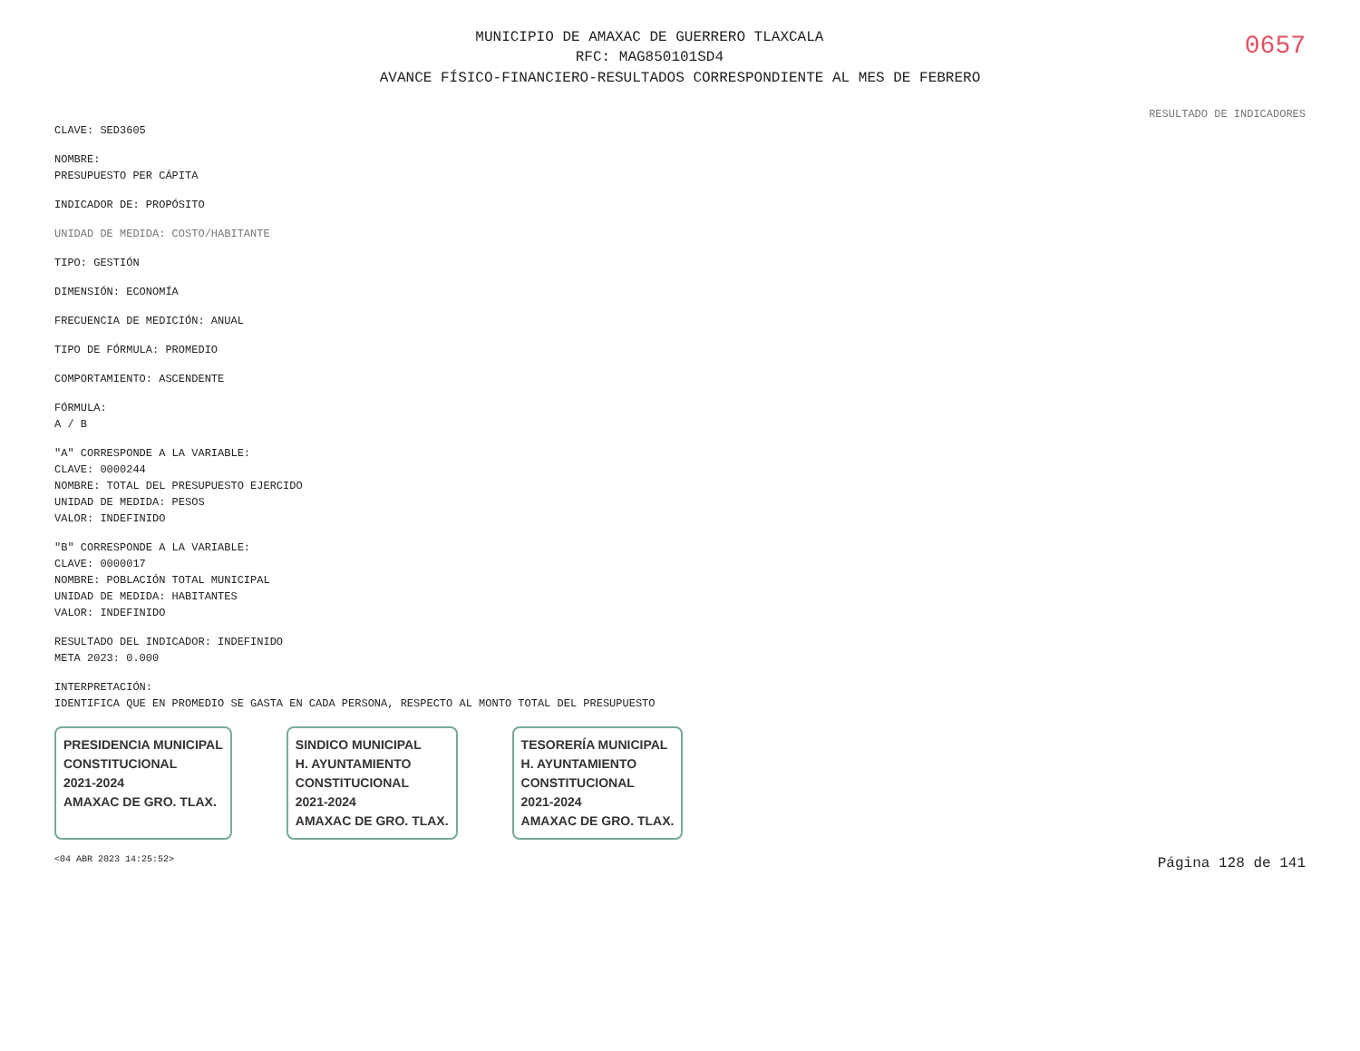0657
MUNICIPIO DE AMAXAC DE GUERRERO TLAXCALA
RFC: MAG850101SD4
AVANCE FÍSICO-FINANCIERO-RESULTADOS CORRESPONDIENTE AL MES DE FEBRERO
RESULTADO DE INDICADORES
CLAVE: SED3605
NOMBRE:
PRESUPUESTO PER CÁPITA
INDICADOR DE: PROPÓSITO
UNIDAD DE MEDIDA: COSTO/HABITANTE
TIPO: GESTIÓN
DIMENSIÓN: ECONOMÍA
FRECUENCIA DE MEDICIÓN: ANUAL
TIPO DE FÓRMULA: PROMEDIO
COMPORTAMIENTO: ASCENDENTE
FÓRMULA:
A / B
"A" CORRESPONDE A LA VARIABLE:
CLAVE: 0000244
NOMBRE: TOTAL DEL PRESUPUESTO EJERCIDO
UNIDAD DE MEDIDA: PESOS
VALOR: INDEFINIDO
"B" CORRESPONDE A LA VARIABLE:
CLAVE: 0000017
NOMBRE: POBLACIÓN TOTAL MUNICIPAL
UNIDAD DE MEDIDA: HABITANTES
VALOR: INDEFINIDO
RESULTADO DEL INDICADOR: INDEFINIDO
META 2023: 0.000
INTERPRETACIÓN:
IDENTIFICA QUE EN PROMEDIO SE GASTA EN CADA PERSONA, RESPECTO AL MONTO TOTAL DEL PRESUPUESTO
PRESIDENCIA MUNICIPAL
CONSTITUCIONAL
2021-2024
AMAXAC DE GRO. TLAX.
SINDICO MUNICIPAL
H. AYUNTAMIENTO
CONSTITUCIONAL
2021-2024
AMAXAC DE GRO. TLAX.
TESORERÍA MUNICIPAL
H. AYUNTAMIENTO
CONSTITUCIONAL
2021-2024
AMAXAC DE GRO. TLAX.
<04 ABR 2023 14:25:52> Página 128 de 141